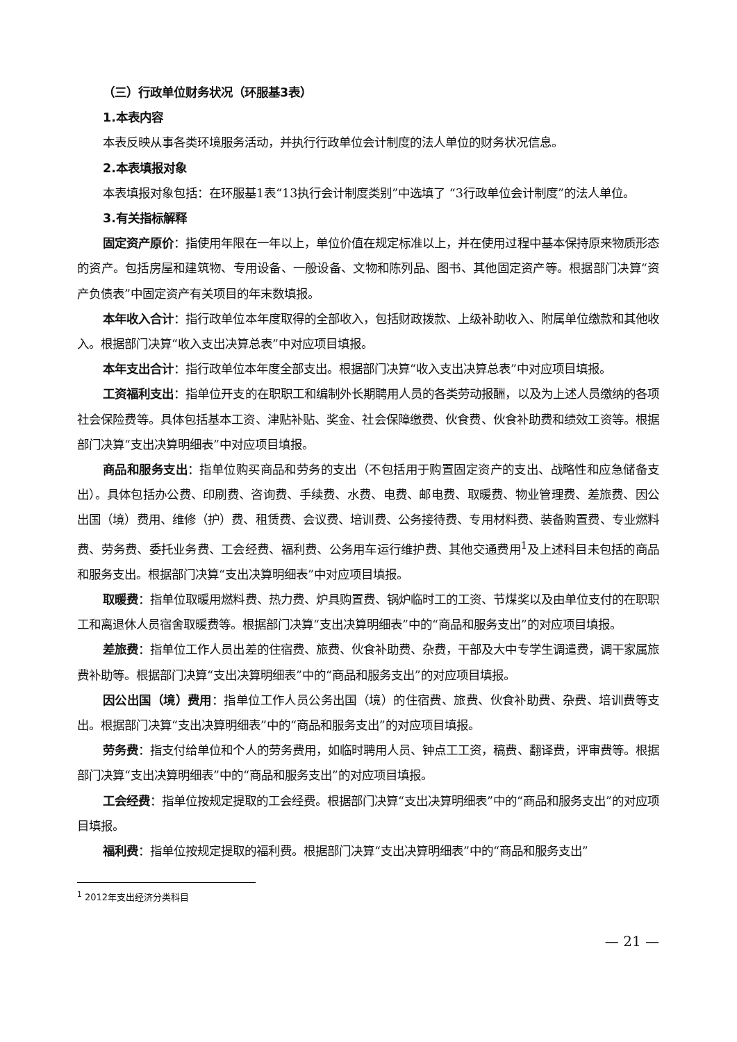（三）行政单位财务状况（环服基3表）
1.本表内容
本表反映从事各类环境服务活动，并执行行政单位会计制度的法人单位的财务状况信息。
2.本表填报对象
本表填报对象包括：在环服基1表“13执行会计制度类别”中选填了 “3行政单位会计制度”的法人单位。
3.有关指标解释
固定资产原价：指使用年限在一年以上，单位价值在规定标准以上，并在使用过程中基本保持原来物质形态的资产。包括房屋和建筑物、专用设备、一般设备、文物和陈列品、图书、其他固定资产等。根据部门决算“资产负债表”中固定资产有关项目的年末数填报。
本年收入合计：指行政单位本年度取得的全部收入，包括财政拨款、上级补助收入、附属单位缴款和其他收入。根据部门决算“收入支出决算总表”中对应项目填报。
本年支出合计：指行政单位本年度全部支出。根据部门决算“收入支出决算总表”中对应项目填报。
工资福利支出：指单位开支的在职职工和编制外长期聘用人员的各类劳动报酬，以及为上述人员缴纳的各项社会保险费等。具体包括基本工资、津贴补贴、奖金、社会保障缴费、伙食费、伙食补助费和绩效工资等。根据部门决算“支出决算明细表”中对应项目填报。
商品和服务支出：指单位购买商品和劳务的支出（不包括用于购置固定资产的支出、战略性和应急储备支出）。具体包括办公费、印刷费、咨询费、手续费、水费、电费、邮电费、取暖费、物业管理费、差旅费、因公出国（境）费用、维修（护）费、租赁费、会议费、培训费、公务接待费、专用材料费、装备购置费、专业燃料费、劳务费、委托业务费、工会经费、福利费、公务用车运行维护费、其他交通费用<sup>1</sup>及上述科目未包括的商品和服务支出。根据部门决算“支出决算明细表”中对应项目填报。
取暖费：指单位取暖用燃料费、热力费、炉具购置费、锅炉临时工的工资、节煤奖以及由单位支付的在职职工和离退休人员宿舍取暖费等。根据部门决算“支出决算明细表”中的“商品和服务支出”的对应项目填报。
差旅费：指单位工作人员出差的住宿费、旅费、伙食补助费、杂费，干部及大中专学生调遣费，调干家属旅费补助等。根据部门决算“支出决算明细表”中的“商品和服务支出”的对应项目填报。
因公出国（境）费用：指单位工作人员公务出国（境）的住宿费、旅费、伙食补助费、杂费、培训费等支出。根据部门决算“支出决算明细表”中的“商品和服务支出”的对应项目填报。
劳务费：指支付给单位和个人的劳务费用，如临时聘用人员、钟点工工资，稿费、翻译费，评审费等。根据部门决算“支出决算明细表”中的“商品和服务支出”的对应项目填报。
工会经费：指单位按规定提取的工会经费。根据部门决算“支出决算明细表”中的“商品和服务支出”的对应项目填报。
福利费：指单位按规定提取的福利费。根据部门决算“支出决算明细表”中的“商品和服务支出”
<sup>1</sup> 2012年支出经济分类科目
— 21 —